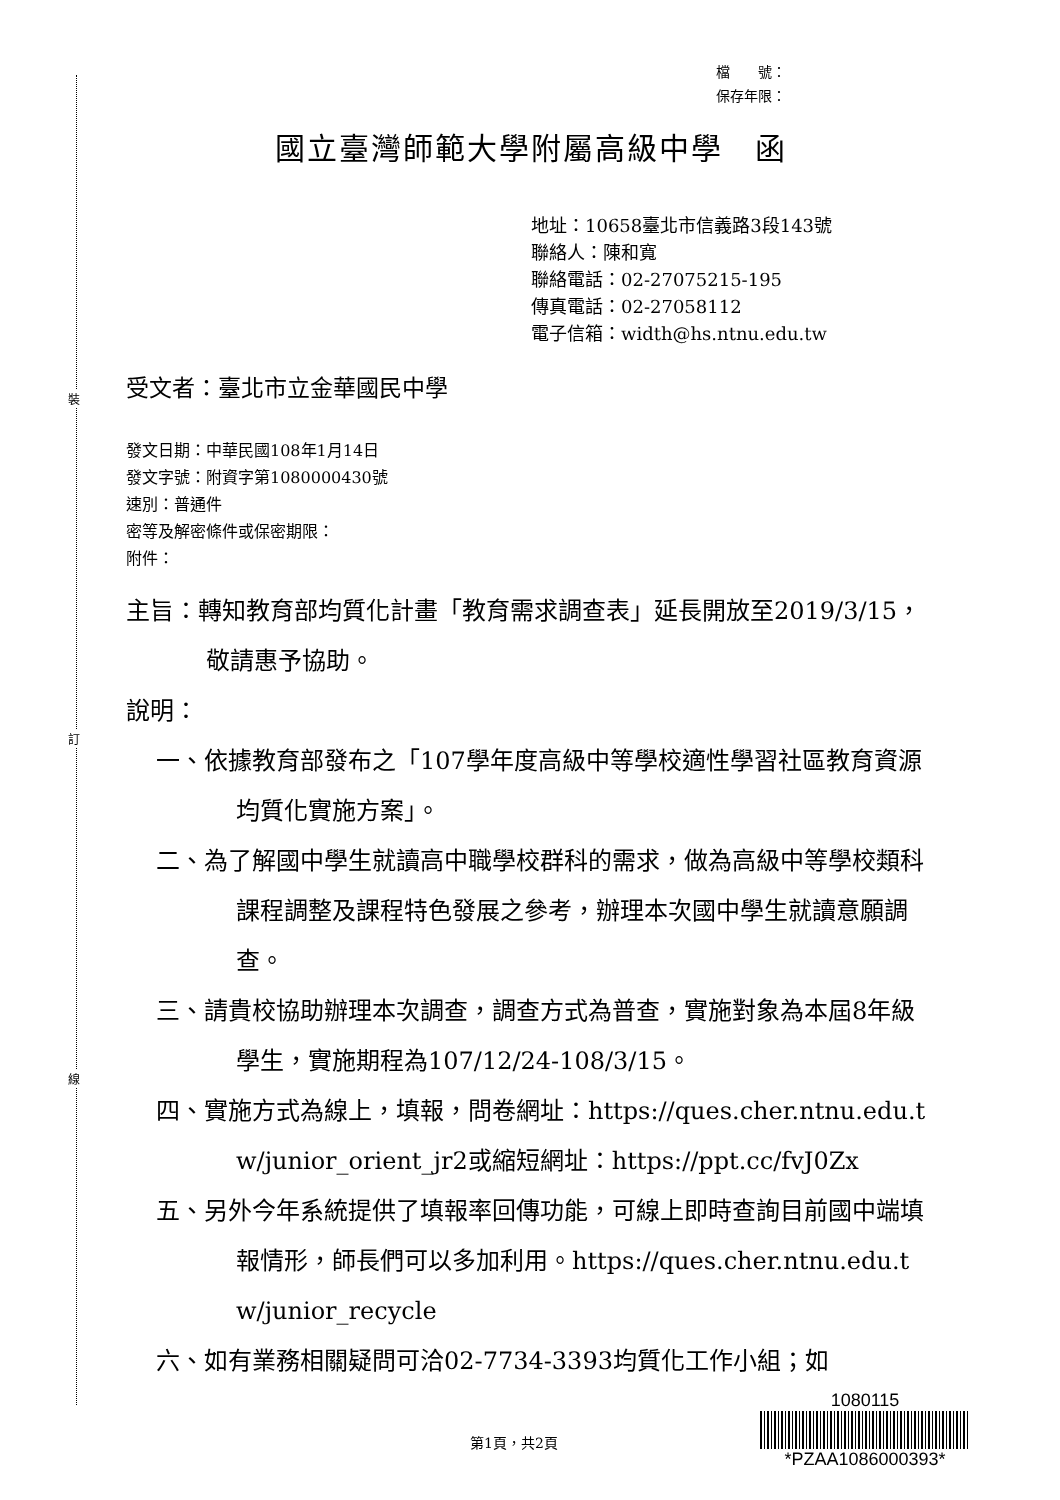裝
訂
線
檔　　號：
保存年限：
國立臺灣師範大學附屬高級中學　函
地址：10658臺北市信義路3段143號
聯絡人：陳和寬
聯絡電話：02-27075215-195
傳真電話：02-27058112
電子信箱：width@hs.ntnu.edu.tw
受文者：臺北市立金華國民中學
發文日期：中華民國108年1月14日
發文字號：附資字第1080000430號
速別：普通件
密等及解密條件或保密期限：
附件：
主旨：轉知教育部均質化計畫「教育需求調查表」延長開放至2019/3/15，敬請惠予協助。
說明：
一、依據教育部發布之「107學年度高級中等學校適性學習社區教育資源均質化實施方案」。
二、為了解國中學生就讀高中職學校群科的需求，做為高級中等學校類科課程調整及課程特色發展之參考，辦理本次國中學生就讀意願調查。
三、請貴校協助辦理本次調查，調查方式為普查，實施對象為本屆8年級學生，實施期程為107/12/24-108/3/15。
四、實施方式為線上，填報，問卷網址：https://ques.cher.ntnu.edu.tw/junior_orient_jr2或縮短網址：https://ppt.cc/fvJ0Zx
五、另外今年系統提供了填報率回傳功能，可線上即時查詢目前國中端填報情形，師長們可以多加利用。https://ques.cher.ntnu.edu.tw/junior_recycle
六、如有業務相關疑問可洽02-7734-3393均質化工作小組；如
第1頁，共2頁
1080115
*PZAA1086000393*